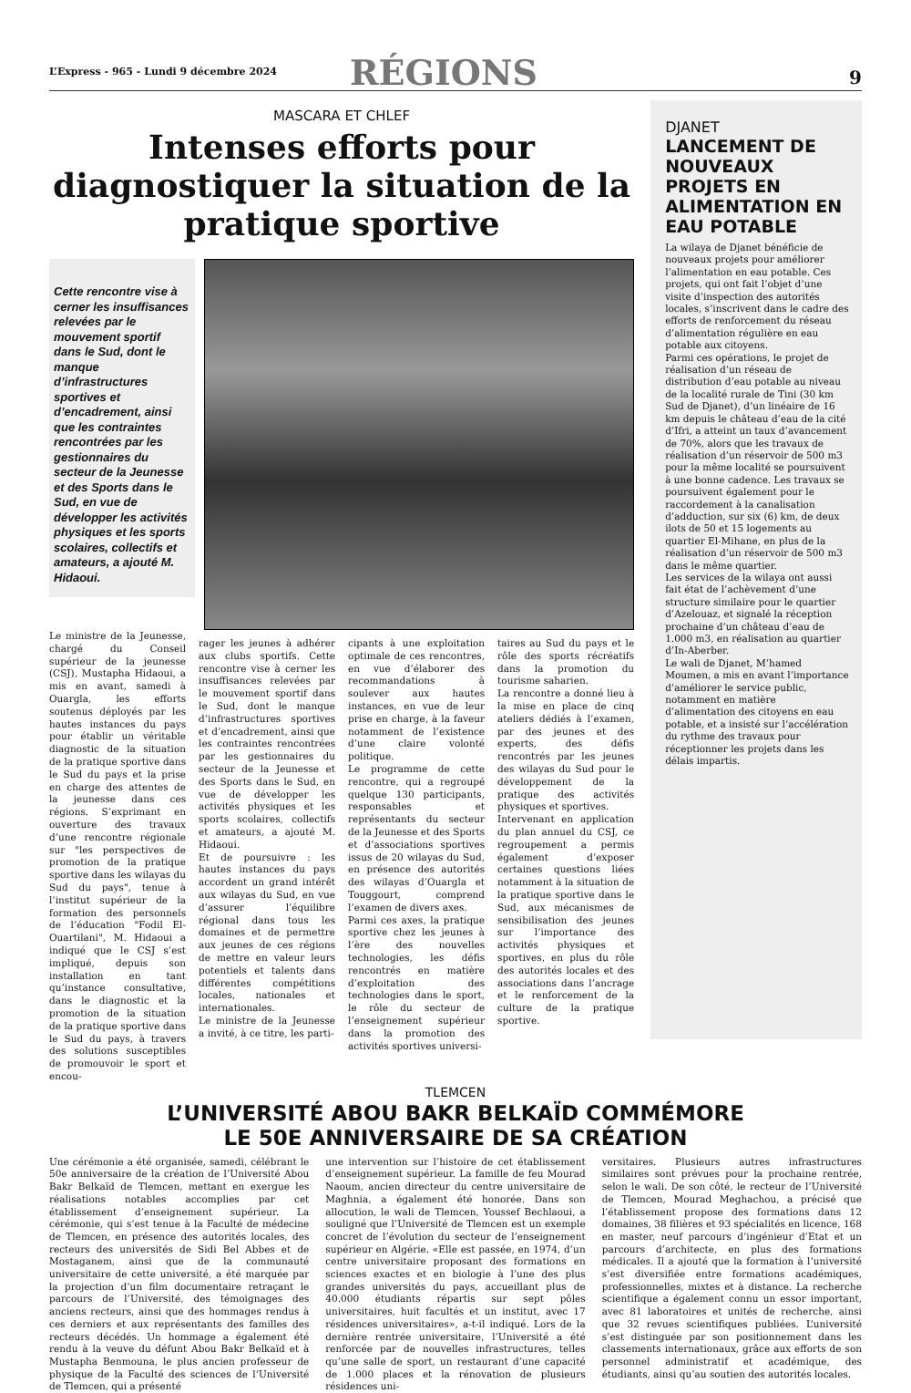L’Express - 965 - Lundi 9 décembre 2024 RÉGIONS 9
MASCARA ET CHLEF
Intenses efforts pour diagnostiquer la situation de la pratique sportive
Cette rencontre vise à cerner les insuffisances relevées par le mouvement sportif dans le Sud, dont le manque d’infrastructures sportives et d’encadrement, ainsi que les contraintes rencontrées par les gestionnaires du secteur de la Jeunesse et des Sports dans le Sud, en vue de développer les activités physiques et les sports scolaires, collectifs et amateurs, a ajouté M. Hidaoui.
Le ministre de la Jeunesse, chargé du Conseil supérieur de la jeunesse (CSJ), Mustapha Hidaoui, a mis en avant, samedi à Ouargla, les efforts soutenus déployés par les hautes instances du pays pour établir un véritable diagnostic de la situation de la pratique sportive dans le Sud du pays et la prise en charge des attentes de la jeunesse dans ces régions. S’exprimant en ouverture des travaux d’une rencontre régionale sur "les perspectives de promotion de la pratique sportive dans les wilayas du Sud du pays", tenue à l’institut supérieur de la formation des personnels de l’éducation "Fodil El-Ouartilani", M. Hidaoui a indiqué que le CSJ s’est impliqué, depuis son installation en tant qu’instance consultative, dans le diagnostic et la promotion de la situation de la pratique sportive dans le Sud du pays, à travers des solutions susceptibles de promouvoir le sport et encou-
rager les jeunes à adhérer aux clubs sportifs. Cette rencontre vise à cerner les insuffisances relevées par le mouvement sportif dans le Sud, dont le manque d’infrastructures sportives et d’encadrement, ainsi que les contraintes rencontrées par les gestionnaires du secteur de la Jeunesse et des Sports dans le Sud, en vue de développer les activités physiques et les sports scolaires, collectifs et amateurs, a ajouté M. Hidaoui.
Et de poursuivre : les hautes instances du pays accordent un grand intérêt aux wilayas du Sud, en vue d’assurer l’équilibre régional dans tous les domaines et de permettre aux jeunes de ces régions de mettre en valeur leurs potentiels et talents dans différentes compétitions locales, nationales et internationales.
Le ministre de la Jeunesse a invité, à ce titre, les parti-
cipants à une exploitation optimale de ces rencontres, en vue d’élaborer des recommandations à soulever aux hautes instances, en vue de leur prise en charge, à la faveur notamment de l’existence d’une claire volonté politique.
Le programme de cette rencontre, qui a regroupé quelque 130 participants, responsables et représentants du secteur de la Jeunesse et des Sports et d’associations sportives issus de 20 wilayas du Sud, en présence des autorités des wilayas d’Ouargla et Touggourt, comprend l’examen de divers axes.
Parmi ces axes, la pratique sportive chez les jeunes à l’ère des nouvelles technologies, les défis rencontrés en matière d’exploitation des technologies dans le sport, le rôle du secteur de l’enseignement supérieur dans la promotion des activités sportives universi-
taires au Sud du pays et le rôle des sports récréatifs dans la promotion du tourisme saharien.
La rencontre a donné lieu à la mise en place de cinq ateliers dédiés à l’examen, par des jeunes et des experts, des défis rencontrés par les jeunes des wilayas du Sud pour le développement de la pratique des activités physiques et sportives.
Intervenant en application du plan annuel du CSJ, ce regroupement a permis également d’exposer certaines questions liées notamment à la situation de la pratique sportive dans le Sud, aux mécanismes de sensibilisation des jeunes sur l’importance des activités physiques et sportives, en plus du rôle des autorités locales et des associations dans l’ancrage et le renforcement de la culture de la pratique sportive.
DJANET
LANCEMENT DE NOUVEAUX PROJETS EN ALIMENTATION EN EAU POTABLE
La wilaya de Djanet bénéficie de nouveaux projets pour améliorer l’alimentation en eau potable. Ces projets, qui ont fait l’objet d’une visite d’inspection des autorités locales, s’inscrivent dans le cadre des efforts de renforcement du réseau d’alimentation régulière en eau potable aux citoyens.
Parmi ces opérations, le projet de réalisation d’un réseau de distribution d’eau potable au niveau de la localité rurale de Tini (30 km Sud de Djanet), d’un linéaire de 16 km depuis le château d’eau de la cité d’Ifri, a atteint un taux d’avancement de 70%, alors que les travaux de réalisation d’un réservoir de 500 m3 pour la même localité se poursuivent à une bonne cadence. Les travaux se poursuivent également pour le raccordement à la canalisation d’adduction, sur six (6) km, de deux ilots de 50 et 15 logements au quartier El-Mihane, en plus de la réalisation d’un réservoir de 500 m3 dans le même quartier.
Les services de la wilaya ont aussi fait état de l’achèvement d’une structure similaire pour le quartier d’Azelouaz, et signalé la réception prochaine d’un château d’eau de 1.000 m3, en réalisation au quartier d’In-Aberber.
Le wali de Djanet, M’hamed Moumen, a mis en avant l’importance d’améliorer le service public, notamment en matière d’alimentation des citoyens en eau potable, et a insisté sur l’accélération du rythme des travaux pour réceptionner les projets dans les délais impartis.
TLEMCEN
L’UNIVERSITÉ ABOU BAKR BELKAÏD COMMÉMORE
LE 50E ANNIVERSAIRE DE SA CRÉATION
Une cérémonie a été organisée, samedi, célébrant le 50e anniversaire de la création de l’Université Abou Bakr Belkaïd de Tlemcen, mettant en exergue les réalisations notables accomplies par cet établissement d’enseignement supérieur. La cérémonie, qui s’est tenue à la Faculté de médecine de Tlemcen, en présence des autorités locales, des recteurs des universités de Sidi Bel Abbes et de Mostaganem, ainsi que de la communauté universitaire de cette université, a été marquée par la projection d’un film documentaire retraçant le parcours de l’Université, des témoignages des anciens recteurs, ainsi que des hommages rendus à ces derniers et aux représentants des familles des recteurs décédés. Un hommage a également été rendu à la veuve du défunt Abou Bakr Belkaïd et à Mustapha Benmouna, le plus ancien professeur de physique de la Faculté des sciences de l’Université de Tlemcen, qui a présenté
une intervention sur l’histoire de cet établissement d’enseignement supérieur. La famille de feu Mourad Naoum, ancien directeur du centre universitaire de Maghnia, a également été honorée. Dans son allocution, le wali de Tlemcen, Youssef Bechlaoui, a souligné que l’Université de Tlemcen est un exemple concret de l’évolution du secteur de l’enseignement supérieur en Algérie. «Elle est passée, en 1974, d’un centre universitaire proposant des formations en sciences exactes et en biologie à l’une des plus grandes universités du pays, accueillant plus de 40.000 étudiants répartis sur sept pôles universitaires, huit facultés et un institut, avec 17 résidences universitaires», a-t-il indiqué. Lors de la dernière rentrée universitaire, l’Université a été renforcée par de nouvelles infrastructures, telles qu’une salle de sport, un restaurant d’une capacité de 1.000 places et la rénovation de plusieurs résidences uni-
versitaires. Plusieurs autres infrastructures similaires sont prévues pour la prochaine rentrée, selon le wali. De son côté, le recteur de l’Université de Tlemcen, Mourad Meghachou, a précisé que l’établissement propose des formations dans 12 domaines, 38 filières et 93 spécialités en licence, 168 en master, neuf parcours d’ingénieur d’Etat et un parcours d’architecte, en plus des formations médicales. Il a ajouté que la formation à l’université s’est diversifiée entre formations académiques, professionnelles, mixtes et à distance. La recherche scientifique a également connu un essor important, avec 81 laboratoires et unités de recherche, ainsi que 32 revues scientifiques publiées. L’université s’est distinguée par son positionnement dans les classements internationaux, grâce aux efforts de son personnel administratif et académique, des étudiants, ainsi qu’au soutien des autorités locales.